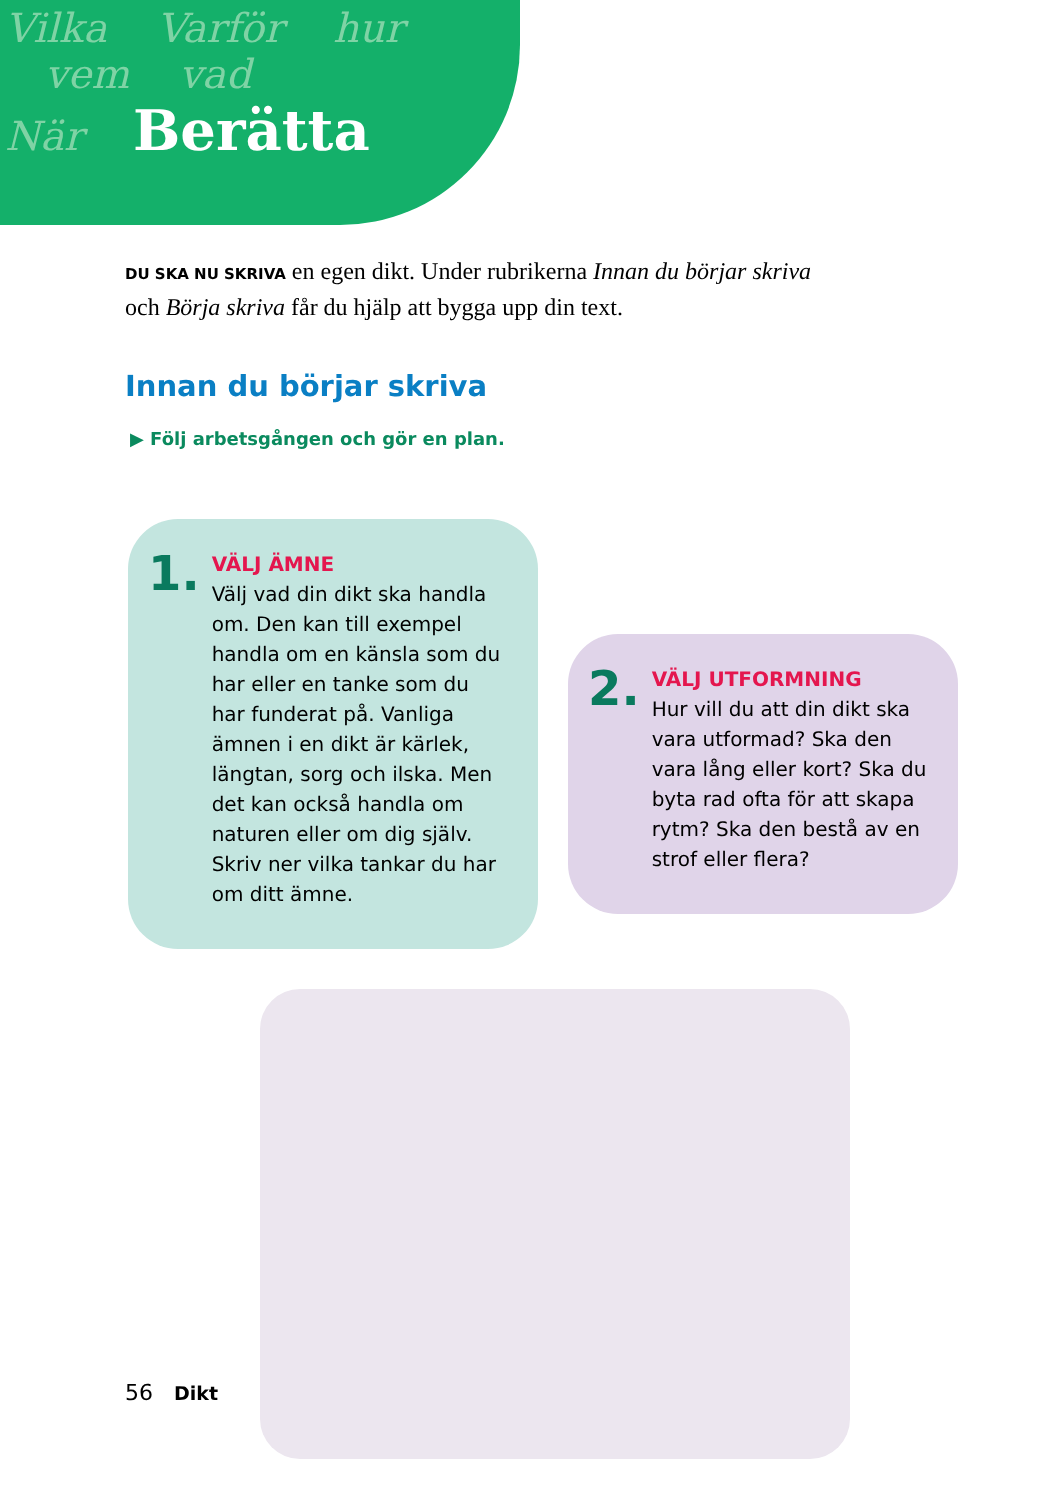Vilka Varför hur
vem vad
När Berätta
DU SKA NU SKRIVA en egen dikt. Under rubrikerna Innan du börjar skriva och Börja skriva får du hjälp att bygga upp din text.
Innan du börjar skriva
▶ Följ arbetsgången och gör en plan.
1.
VÄLJ ÄMNE
Välj vad din dikt ska handla om. Den kan till exempel handla om en känsla som du har eller en tanke som du har funderat på. Vanliga ämnen i en dikt är kärlek, längtan, sorg och ilska. Men det kan också handla om naturen eller om dig själv. Skriv ner vilka tankar du har om ditt ämne.
2.
VÄLJ UTFORMNING
Hur vill du att din dikt ska vara utformad? Ska den vara lång eller kort? Ska du byta rad ofta för att skapa rytm? Ska den bestå av en strof eller flera?
56 Dikt